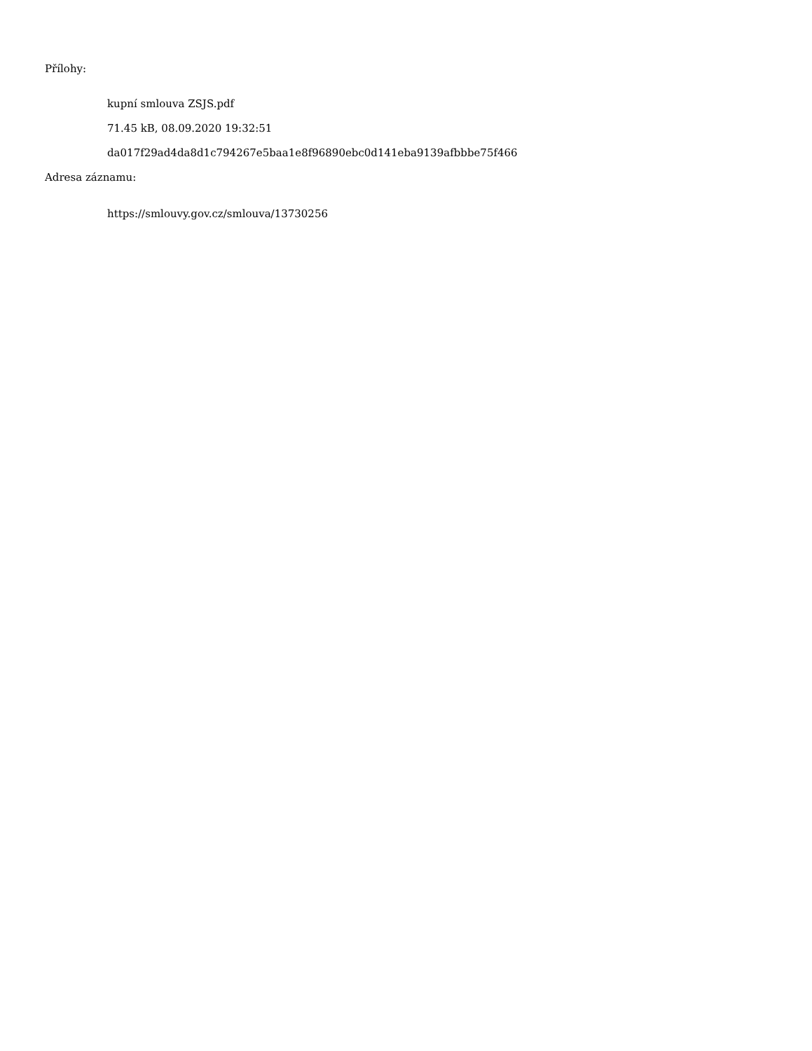Přílohy:
kupní smlouva ZSJS.pdf
71.45 kB, 08.09.2020 19:32:51
da017f29ad4da8d1c794267e5baa1e8f96890ebc0d141eba9139afbbbe75f466
Adresa záznamu:
https://smlouvy.gov.cz/smlouva/13730256